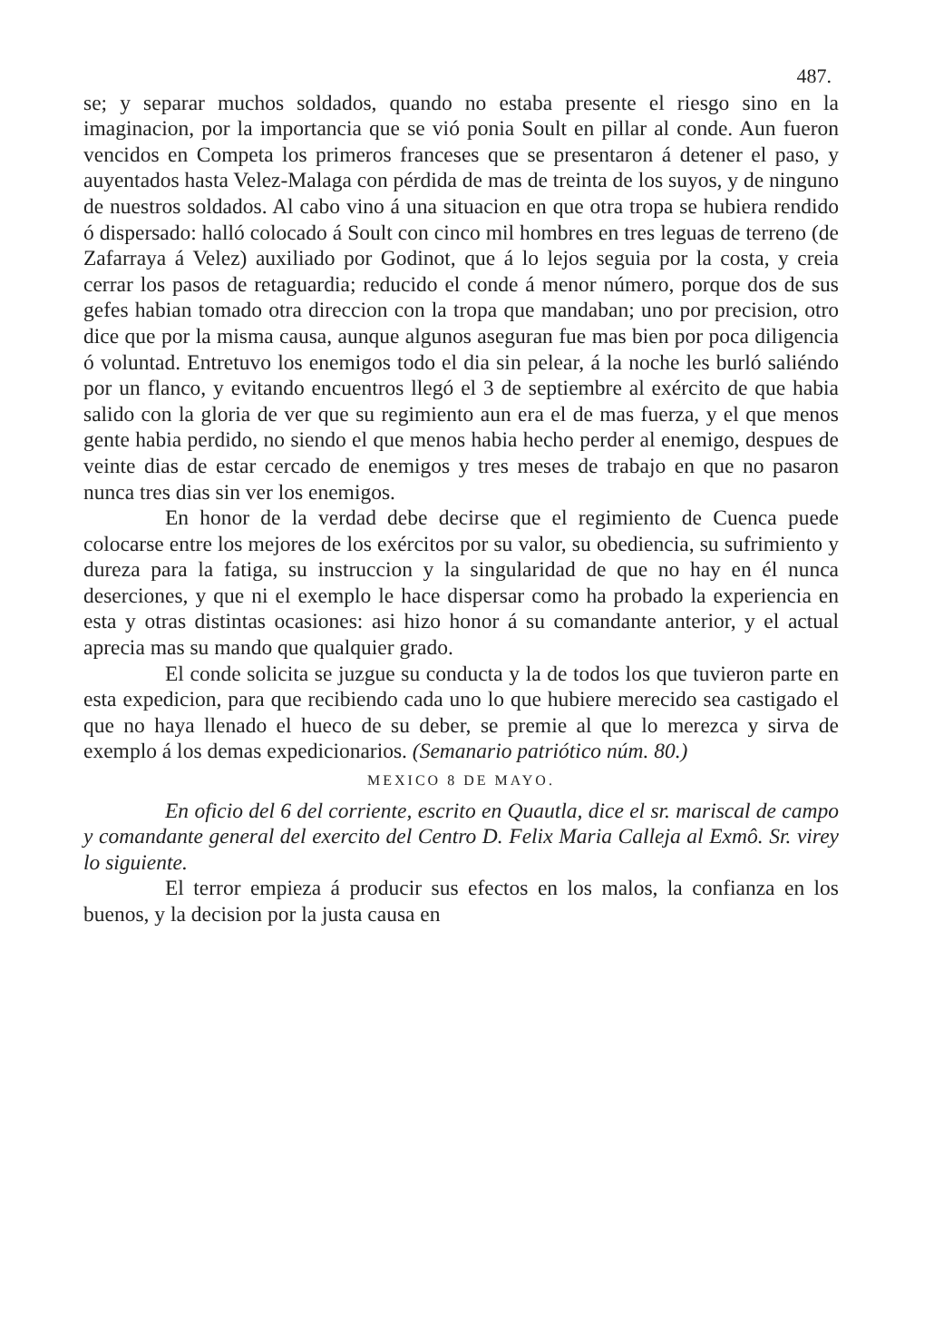487.
se; y separar muchos soldados, quando no estaba presente el riesgo sino en la imaginacion, por la importancia que se vió ponia Soult en pillar al conde. Aun fueron vencidos en Competa los primeros franceses que se presentaron á detener el paso, y auyentados hasta Velez-Malaga con pérdida de mas de treinta de los suyos, y de ninguno de nuestros soldados. Al cabo vino á una situacion en que otra tropa se hubiera rendido ó dispersado: halló colocado á Soult con cinco mil hombres en tres leguas de terreno (de Zafarraya á Velez) auxiliado por Godinot, que á lo lejos seguia por la costa, y creia cerrar los pasos de retaguardia; reducido el conde á menor número, porque dos de sus gefes habian tomado otra direccion con la tropa que mandaban; uno por precision, otro dice que por la misma causa, aunque algunos aseguran fue mas bien por poca diligencia ó voluntad. Entretuvo los enemigos todo el dia sin pelear, á la noche les burló saliéndo por un flanco, y evitando encuentros llegó el 3 de septiembre al exército de que habia salido con la gloria de ver que su regimiento aun era el de mas fuerza, y el que menos gente habia perdido, no siendo el que menos habia hecho perder al enemigo, despues de veinte dias de estar cercado de enemigos y tres meses de trabajo en que no pasaron nunca tres dias sin ver los enemigos.
En honor de la verdad debe decirse que el regimiento de Cuenca puede colocarse entre los mejores de los exércitos por su valor, su obediencia, su sufrimiento y dureza para la fatiga, su instruccion y la singularidad de que no hay en él nunca deserciones, y que ni el exemplo le hace dispersar como ha probado la experiencia en esta y otras distintas ocasiones: asi hizo honor á su comandante anterior, y el actual aprecia mas su mando que qualquier grado.
El conde solicita se juzgue su conducta y la de todos los que tuvieron parte en esta expedicion, para que recibiendo cada uno lo que hubiere merecido sea castigado el que no haya llenado el hueco de su deber, se premie al que lo merezca y sirva de exemplo á los demas expedicionarios. (Semanario patriótico núm. 80.)
MEXICO 8 DE MAYO.
En oficio del 6 del corriente, escrito en Quautla, dice el sr. mariscal de campo y comandante general del exercito del Centro D. Felix Maria Calleja al Exmô. Sr. virey lo siguiente.
El terror empieza á producir sus efectos en los malos, la confianza en los buenos, y la decision por la justa causa en